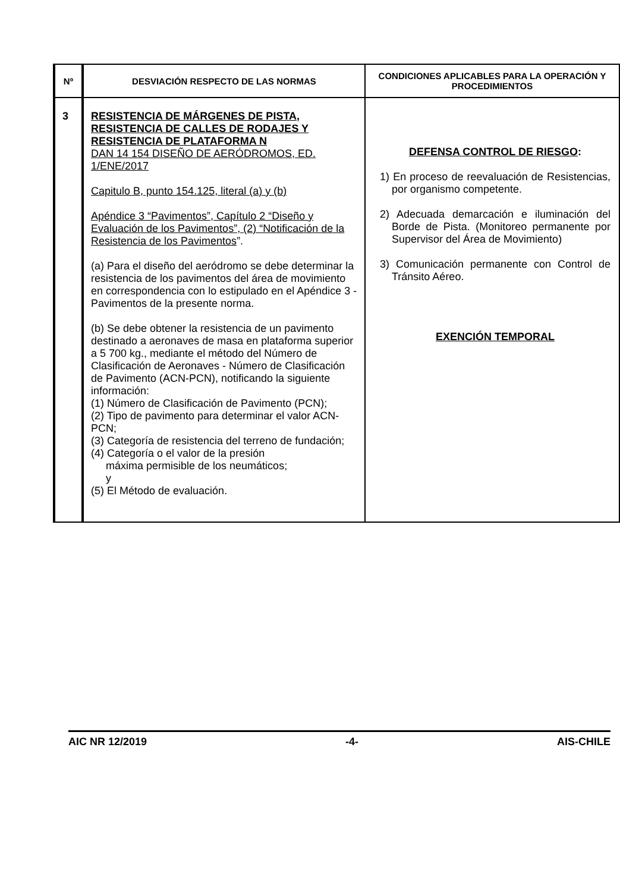| Nº | DESVIACIÓN RESPECTO DE LAS NORMAS | CONDICIONES APLICABLES PARA LA OPERACIÓN Y PROCEDIMIENTOS |
| --- | --- | --- |
| 3 | RESISTENCIA DE MÁRGENES DE PISTA, RESISTENCIA DE CALLES DE RODAJES Y RESISTENCIA DE PLATAFORMA N DAN 14 154 DISEÑO DE AERÓDROMOS, ED. 1/ENE/2017 Capitulo B, punto 154.125, literal (a) y (b) Apéndice 3 “Pavimentos”, Capítulo 2 “Diseño y Evaluación de los Pavimentos”, (2) “Notificación de la Resistencia de los Pavimentos ”. (a) Para el diseño del aeródromo se debe determinar la resistencia de los pavimentos del área de movimiento en correspondencia con lo estipulado en el Apéndice 3 - Pavimentos de la presente norma. (b) Se debe obtener la resistencia de un pavimento destinado a aeronaves de masa en plataforma superior a 5 700 kg., mediante el método del Número de Clasificación de Aeronaves - Número de Clasificación de Pavimento (ACN-PCN), notificando la siguiente información: (1) Número de Clasificación de Pavimento (PCN); (2) Tipo de pavimento para determinar el valor ACN-PCN; (3) Categoría de resistencia del terreno de fundación; (4) Categoría o el valor de la presión máxima permisible de los neumáticos; y (5) El Método de evaluación. | DEFENSA CONTROL DE RIESGO : 1) En proceso de reevaluación de Resistencias, por organismo competente. 2) Adecuada demarcación e iluminación del Borde de Pista. (Monitoreo permanente por Supervisor del Área de Movimiento) 3) Comunicación permanente con Control de Tránsito Aéreo. EXENCIÓN TEMPORAL |
AIC NR 12/2019 -4- AIS-CHILE